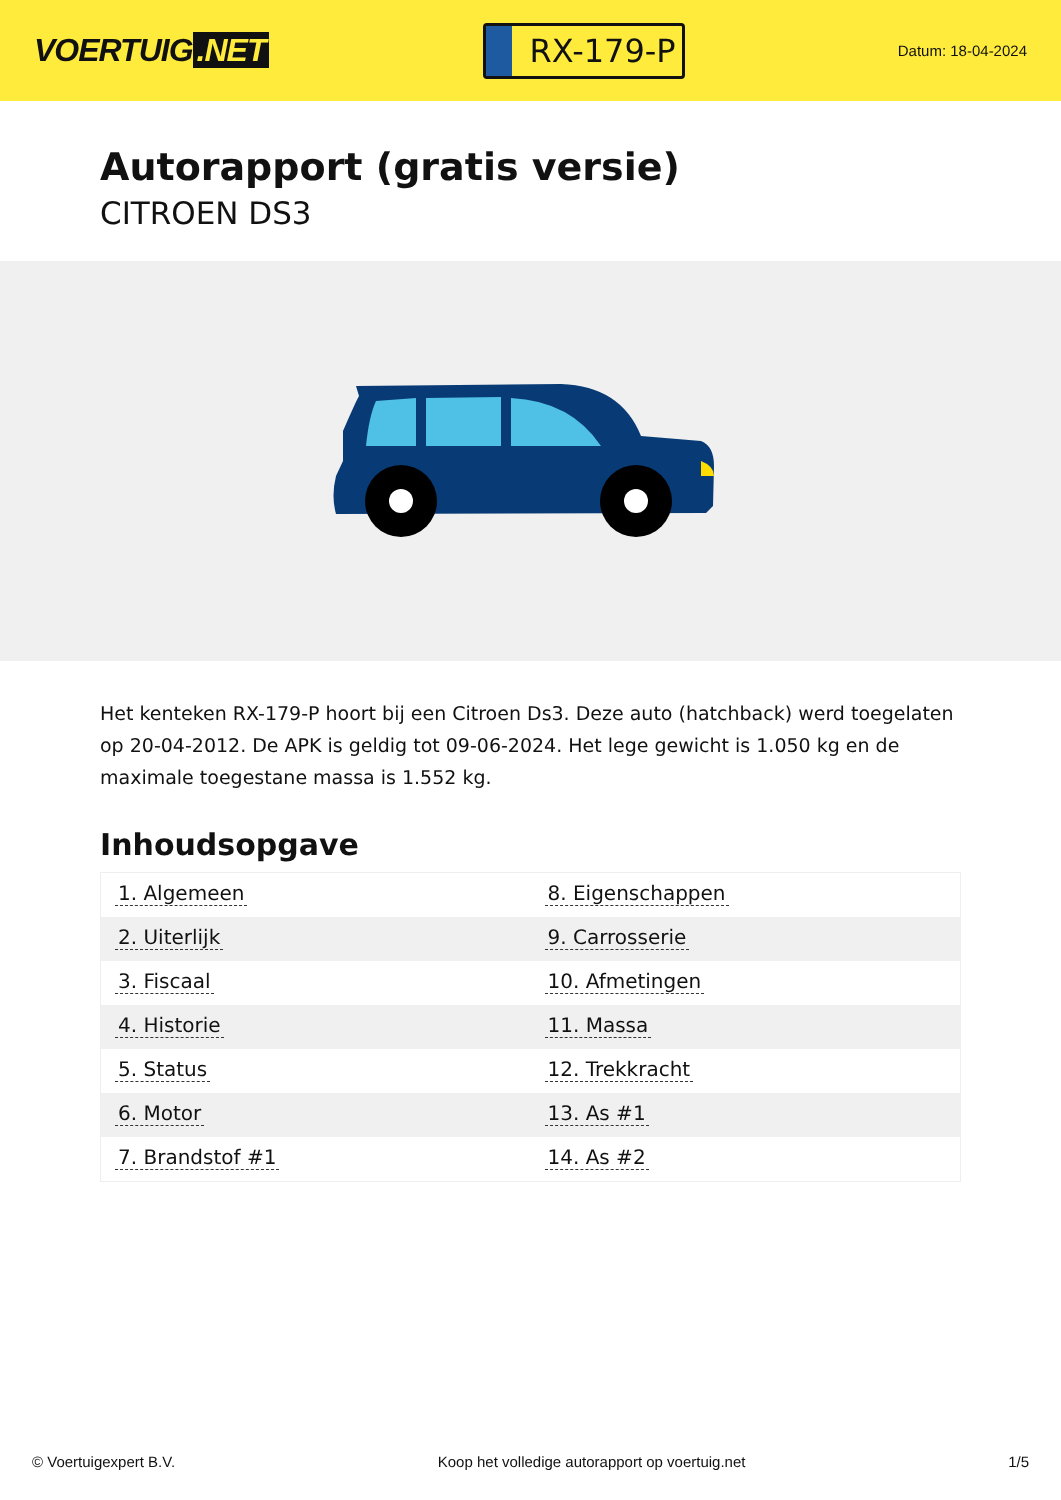VOERTUIG.NET
RX-179-P
Datum: 18-04-2024
Autorapport (gratis versie)
CITROEN DS3
Het kenteken RX-179-P hoort bij een Citroen Ds3. Deze auto (hatchback) werd toegelaten op 20-04-2012. De APK is geldig tot 09-06-2024. Het lege gewicht is 1.050 kg en de maximale toegestane massa is 1.552 kg.
Inhoudsopgave
| 1. Algemeen | 8. Eigenschappen |
| 2. Uiterlijk | 9. Carrosserie |
| 3. Fiscaal | 10. Afmetingen |
| 4. Historie | 11. Massa |
| 5. Status | 12. Trekkracht |
| 6. Motor | 13. As #1 |
| 7. Brandstof #1 | 14. As #2 |
© Voertuigexpert B.V. Koop het volledige autorapport op voertuig.net 1/5